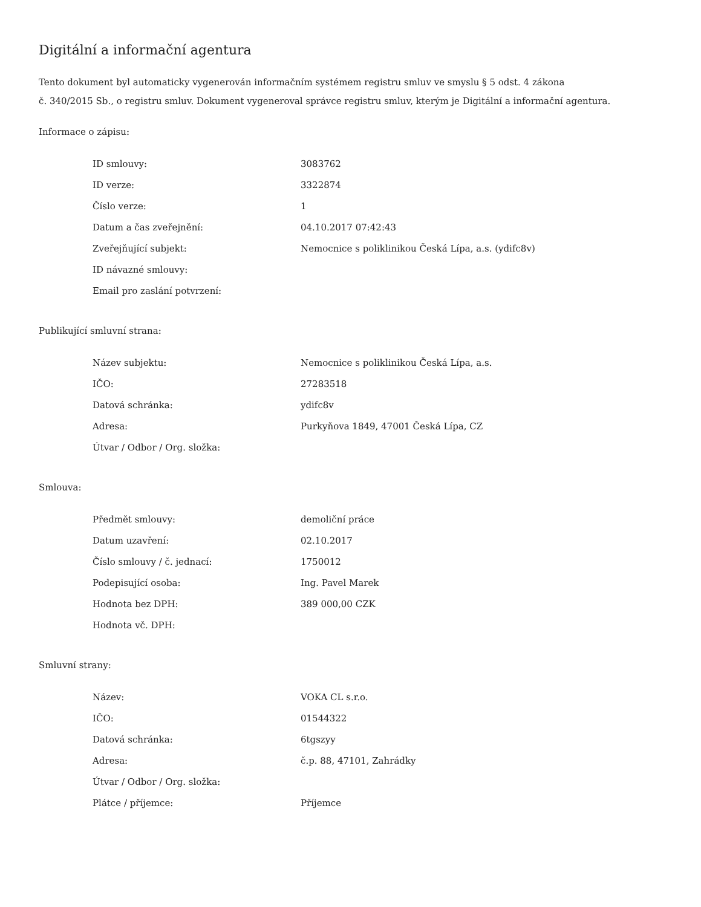Digitální a informační agentura
Tento dokument byl automaticky vygenerován informačním systémem registru smluv ve smyslu § 5 odst. 4 zákona
č. 340/2015 Sb., o registru smluv. Dokument vygeneroval správce registru smluv, kterým je Digitální a informační agentura.
Informace o zápisu:
| ID smlouvy: | 3083762 |
| ID verze: | 3322874 |
| Číslo verze: | 1 |
| Datum a čas zveřejnění: | 04.10.2017 07:42:43 |
| Zveřejňující subjekt: | Nemocnice s poliklinikou Česká Lípa, a.s. (ydifc8v) |
| ID návazné smlouvy: | |
| Email pro zaslání potvrzení: | |
Publikující smluvní strana:
| Název subjektu: | Nemocnice s poliklinikou Česká Lípa, a.s. |
| IČO: | 27283518 |
| Datová schránka: | ydifc8v |
| Adresa: | Purkyňova 1849, 47001 Česká Lípa, CZ |
| Útvar / Odbor / Org. složka: | |
Smlouva:
| Předmět smlouvy: | demoliční práce |
| Datum uzavření: | 02.10.2017 |
| Číslo smlouvy / č. jednací: | 1750012 |
| Podepisující osoba: | Ing. Pavel Marek |
| Hodnota bez DPH: | 389 000,00 CZK |
| Hodnota vč. DPH: | |
Smluvní strany:
| Název: | VOKA CL s.r.o. |
| IČO: | 01544322 |
| Datová schránka: | 6tgszyy |
| Adresa: | č.p. 88, 47101, Zahrádky |
| Útvar / Odbor / Org. složka: | |
| Plátce / příjemce: | Příjemce |